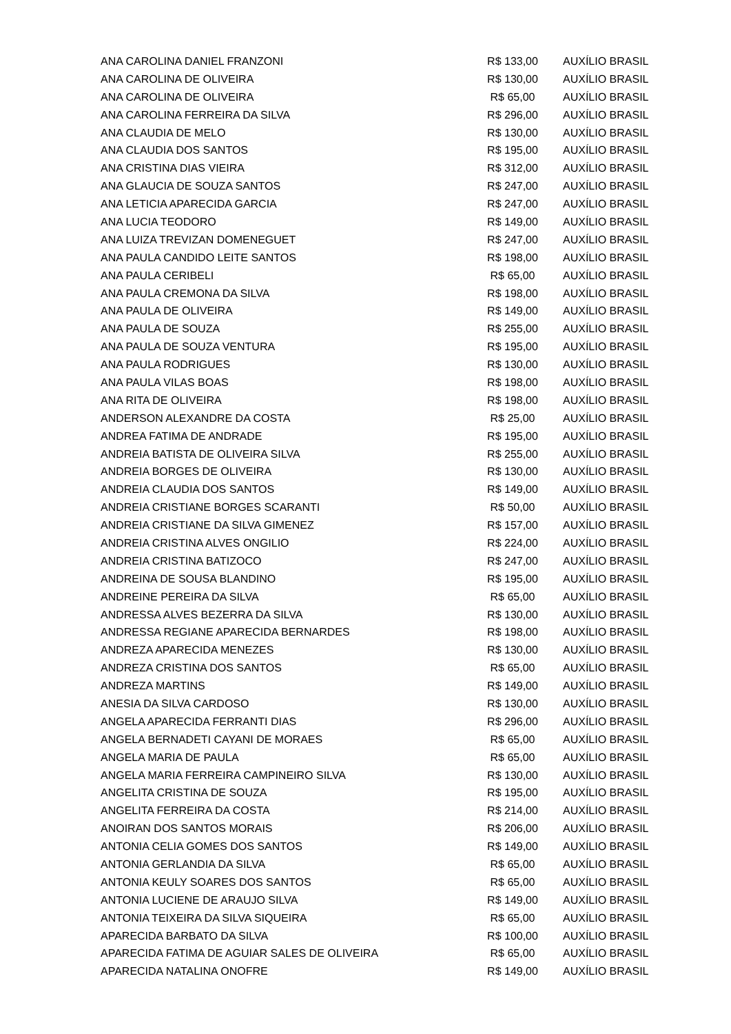| ANA CAROLINA DANIEL FRANZONI | R$ 133,00 | AUXÍLIO BRASIL |
| ANA CAROLINA DE OLIVEIRA | R$ 130,00 | AUXÍLIO BRASIL |
| ANA CAROLINA DE OLIVEIRA | R$ 65,00 | AUXÍLIO BRASIL |
| ANA CAROLINA FERREIRA DA SILVA | R$ 296,00 | AUXÍLIO BRASIL |
| ANA CLAUDIA DE MELO | R$ 130,00 | AUXÍLIO BRASIL |
| ANA CLAUDIA DOS SANTOS | R$ 195,00 | AUXÍLIO BRASIL |
| ANA CRISTINA DIAS VIEIRA | R$ 312,00 | AUXÍLIO BRASIL |
| ANA GLAUCIA DE SOUZA SANTOS | R$ 247,00 | AUXÍLIO BRASIL |
| ANA LETICIA APARECIDA GARCIA | R$ 247,00 | AUXÍLIO BRASIL |
| ANA LUCIA TEODORO | R$ 149,00 | AUXÍLIO BRASIL |
| ANA LUIZA TREVIZAN DOMENEGUET | R$ 247,00 | AUXÍLIO BRASIL |
| ANA PAULA CANDIDO LEITE SANTOS | R$ 198,00 | AUXÍLIO BRASIL |
| ANA PAULA CERIBELI | R$ 65,00 | AUXÍLIO BRASIL |
| ANA PAULA CREMONA DA SILVA | R$ 198,00 | AUXÍLIO BRASIL |
| ANA PAULA DE OLIVEIRA | R$ 149,00 | AUXÍLIO BRASIL |
| ANA PAULA DE SOUZA | R$ 255,00 | AUXÍLIO BRASIL |
| ANA PAULA DE SOUZA VENTURA | R$ 195,00 | AUXÍLIO BRASIL |
| ANA PAULA RODRIGUES | R$ 130,00 | AUXÍLIO BRASIL |
| ANA PAULA VILAS BOAS | R$ 198,00 | AUXÍLIO BRASIL |
| ANA RITA DE OLIVEIRA | R$ 198,00 | AUXÍLIO BRASIL |
| ANDERSON ALEXANDRE DA COSTA | R$ 25,00 | AUXÍLIO BRASIL |
| ANDREA FATIMA DE ANDRADE | R$ 195,00 | AUXÍLIO BRASIL |
| ANDREIA BATISTA DE OLIVEIRA SILVA | R$ 255,00 | AUXÍLIO BRASIL |
| ANDREIA BORGES DE OLIVEIRA | R$ 130,00 | AUXÍLIO BRASIL |
| ANDREIA CLAUDIA DOS SANTOS | R$ 149,00 | AUXÍLIO BRASIL |
| ANDREIA CRISTIANE BORGES SCARANTI | R$ 50,00 | AUXÍLIO BRASIL |
| ANDREIA CRISTIANE DA SILVA GIMENEZ | R$ 157,00 | AUXÍLIO BRASIL |
| ANDREIA CRISTINA ALVES ONGILIO | R$ 224,00 | AUXÍLIO BRASIL |
| ANDREIA CRISTINA BATIZOCO | R$ 247,00 | AUXÍLIO BRASIL |
| ANDREINA DE SOUSA BLANDINO | R$ 195,00 | AUXÍLIO BRASIL |
| ANDREINE PEREIRA DA SILVA | R$ 65,00 | AUXÍLIO BRASIL |
| ANDRESSA ALVES BEZERRA DA SILVA | R$ 130,00 | AUXÍLIO BRASIL |
| ANDRESSA REGIANE APARECIDA BERNARDES | R$ 198,00 | AUXÍLIO BRASIL |
| ANDREZA APARECIDA MENEZES | R$ 130,00 | AUXÍLIO BRASIL |
| ANDREZA CRISTINA DOS SANTOS | R$ 65,00 | AUXÍLIO BRASIL |
| ANDREZA MARTINS | R$ 149,00 | AUXÍLIO BRASIL |
| ANESIA DA SILVA CARDOSO | R$ 130,00 | AUXÍLIO BRASIL |
| ANGELA APARECIDA FERRANTI DIAS | R$ 296,00 | AUXÍLIO BRASIL |
| ANGELA BERNADETI CAYANI DE MORAES | R$ 65,00 | AUXÍLIO BRASIL |
| ANGELA MARIA DE PAULA | R$ 65,00 | AUXÍLIO BRASIL |
| ANGELA MARIA FERREIRA CAMPINEIRO SILVA | R$ 130,00 | AUXÍLIO BRASIL |
| ANGELITA CRISTINA DE SOUZA | R$ 195,00 | AUXÍLIO BRASIL |
| ANGELITA FERREIRA DA COSTA | R$ 214,00 | AUXÍLIO BRASIL |
| ANOIRAN DOS SANTOS MORAIS | R$ 206,00 | AUXÍLIO BRASIL |
| ANTONIA CELIA GOMES DOS SANTOS | R$ 149,00 | AUXÍLIO BRASIL |
| ANTONIA GERLANDIA DA SILVA | R$ 65,00 | AUXÍLIO BRASIL |
| ANTONIA KEULY SOARES DOS SANTOS | R$ 65,00 | AUXÍLIO BRASIL |
| ANTONIA LUCIENE DE ARAUJO SILVA | R$ 149,00 | AUXÍLIO BRASIL |
| ANTONIA TEIXEIRA DA SILVA SIQUEIRA | R$ 65,00 | AUXÍLIO BRASIL |
| APARECIDA BARBATO DA SILVA | R$ 100,00 | AUXÍLIO BRASIL |
| APARECIDA FATIMA DE AGUIAR SALES DE OLIVEIRA | R$ 65,00 | AUXÍLIO BRASIL |
| APARECIDA NATALINA ONOFRE | R$ 149,00 | AUXÍLIO BRASIL |